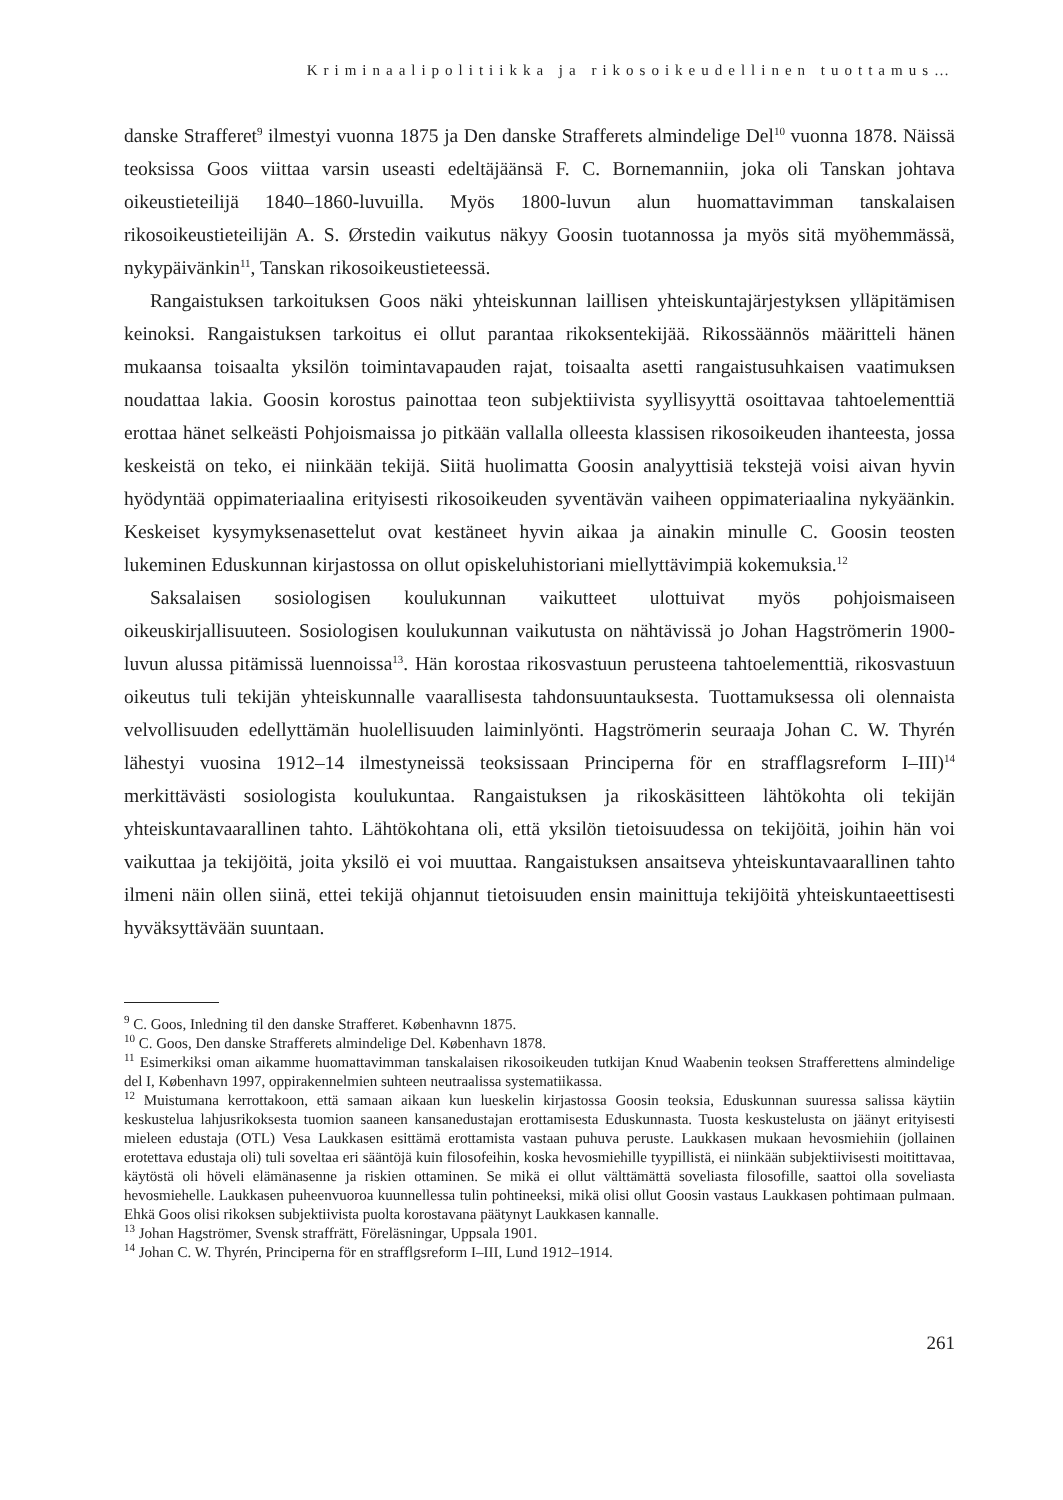Kriminaalipolitiikka ja rikosoikeudellinen tuottamus…
danske Strafferet<sup>9</sup> ilmestyi vuonna 1875 ja Den danske Strafferets almindelige Del<sup>10</sup> vuonna 1878. Näissä teoksissa Goos viittaa varsin useasti edeltäjäänsä F. C. Bornemanniin, joka oli Tanskan johtava oikeustieteilijä 1840–1860-luvuilla. Myös 1800-luvun alun huomattavimman tanskalaisen rikosoikeustieteilijän A. S. Ørstedin vaikutus näkyy Goosin tuotannossa ja myös sitä myöhemmässä, nykypäivänkin<sup>11</sup>, Tanskan rikosoikeustieteessä.
Rangaistuksen tarkoituksen Goos näki yhteiskunnan laillisen yhteiskuntajärjestyksen ylläpitämisen keinoksi. Rangaistuksen tarkoitus ei ollut parantaa rikoksentekijää. Rikossäännös määritteli hänen mukaansa toisaalta yksilön toimintavapauden rajat, toisaalta asetti rangaistusuhkaisen vaatimuksen noudattaa lakia. Goosin korostus painottaa teon subjektiivista syyllisyyttä osoittavaa tahtoelementtiä erottaa hänet selkeästi Pohjoismaissa jo pitkään vallalla olleesta klassisen rikosoikeuden ihanteesta, jossa keskeistä on teko, ei niinkään tekijä. Siitä huolimatta Goosin analyyttisiä tekstejä voisi aivan hyvin hyödyntää oppimateriaalina erityisesti rikosoikeuden syventävän vaiheen oppimateriaalina nykyäänkin. Keskeiset kysymyksenasettelut ovat kestäneet hyvin aikaa ja ainakin minulle C. Goosin teosten lukeminen Eduskunnan kirjastossa on ollut opiskeluhistoriani miellyttävimpiä kokemuksia.<sup>12</sup>
Saksalaisen sosiologisen koulukunnan vaikutteet ulottuivat myös pohjoismaiseen oikeuskirjallisuuteen. Sosiologisen koulukunnan vaikutusta on nähtävissä jo Johan Hagströmerin 1900-luvun alussa pitämissä luennoissa<sup>13</sup>. Hän korostaa rikosvastuun perusteena tahtoelementtiä, rikosvastuun oikeutus tuli tekijän yhteiskunnalle vaarallisesta tahdonsuuntauksesta. Tuottamuksessa oli olennaista velvollisuuden edellyttämän huolellisuuden laiminlyönti. Hagströmerin seuraaja Johan C. W. Thyrén lähestyi vuosina 1912–14 ilmestyneissä teoksissaan Principerna för en strafflagsreform I–III)<sup>14</sup> merkittävästi sosiologista koulukuntaa. Rangaistuksen ja rikoskäsitteen lähtökohta oli tekijän yhteiskuntavaarallinen tahto. Lähtökohtana oli, että yksilön tietoisuudessa on tekijöitä, joihin hän voi vaikuttaa ja tekijöitä, joita yksilö ei voi muuttaa. Rangaistuksen ansaitseva yhteiskuntavaarallinen tahto ilmeni näin ollen siinä, ettei tekijä ohjannut tietoisuuden ensin mainittuja tekijöitä yhteiskuntaeettisesti hyväksyttävään suuntaan.
<sup>9</sup> C. Goos, Inledning til den danske Strafferet. Københavnn 1875.
<sup>10</sup> C. Goos, Den danske Strafferets almindelige Del. København 1878.
<sup>11</sup> Esimerkiksi oman aikamme huomattavimman tanskalaisen rikosoikeuden tutkijan Knud Waabenin teoksen Strafferettens almindelige del I, København 1997, oppirakennelmien suhteen neutraalissa systematiikassa.
<sup>12</sup> Muistumana kerrottakoon, että samaan aikaan kun lueskelin kirjastossa Goosin teoksia, Eduskunnan suuressa salissa käytiin keskustelua lahjusrikoksesta tuomion saaneen kansanedustajan erottamisesta Eduskunnasta. Tuosta keskustelusta on jäänyt erityisesti mieleen edustaja (OTL) Vesa Laukkasen esittämä erottamista vastaan puhuva peruste. Laukkasen mukaan hevosmiehiin (jollainen erotettava edustaja oli) tuli soveltaa eri sääntöjä kuin filosofeihin, koska hevosmiehille tyypillistä, ei niinkään subjektiivisesti moitittavaa, käytöstä oli höveli elämänasenne ja riskien ottaminen. Se mikä ei ollut välttämättä soveliasta filosofille, saattoi olla soveliasta hevosmiehelle. Laukkasen puheenvuoroa kuunnellessa tulin pohtineeksi, mikä olisi ollut Goosin vastaus Laukkasen pohtimaan pulmaan. Ehkä Goos olisi rikoksen subjektiivista puolta korostavana päätynyt Laukkasen kannalle.
<sup>13</sup> Johan Hagströmer, Svensk straffrätt, Föreläsningar, Uppsala 1901.
<sup>14</sup> Johan C. W. Thyrén, Principerna för en strafflgsreform I–III, Lund 1912–1914.
261